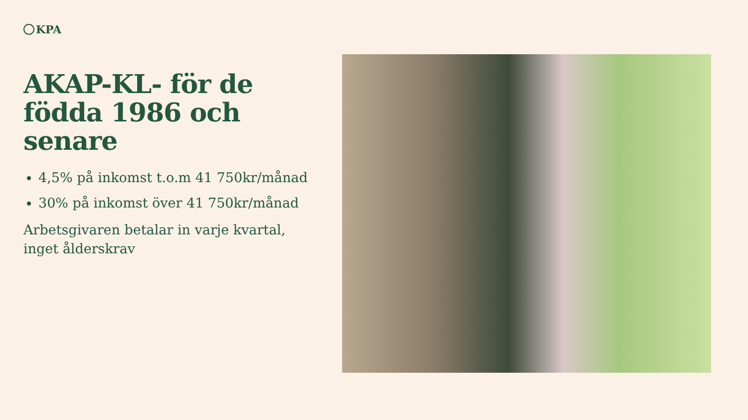KPA
AKAP-KL- för de födda 1986 och senare
4,5% på inkomst t.o.m 41 750kr/månad
30% på inkomst över 41 750kr/månad
Arbetsgivaren betalar in varje kvartal, inget ålderskrav